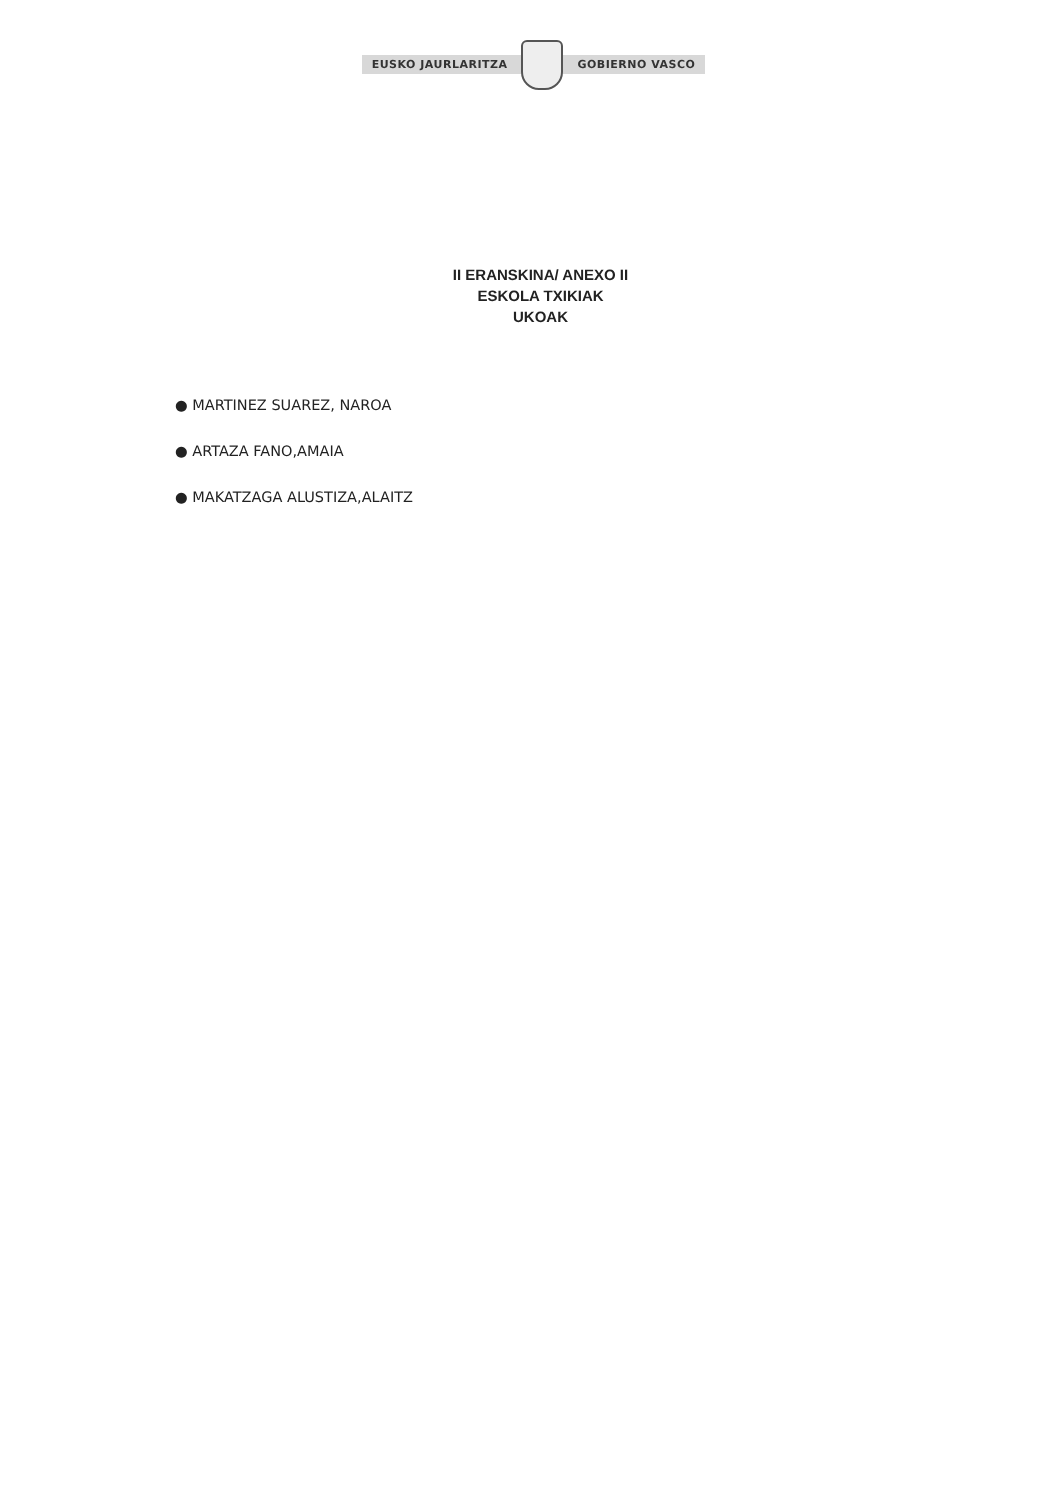EUSKO JAURLARITZA GOBIERNO VASCO
II ERANSKINA/ ANEXO II
ESKOLA TXIKIAK
UKOAK
● MARTINEZ SUAREZ, NAROA
● ARTAZA FANO,AMAIA
● MAKATZAGA ALUSTIZA,ALAITZ